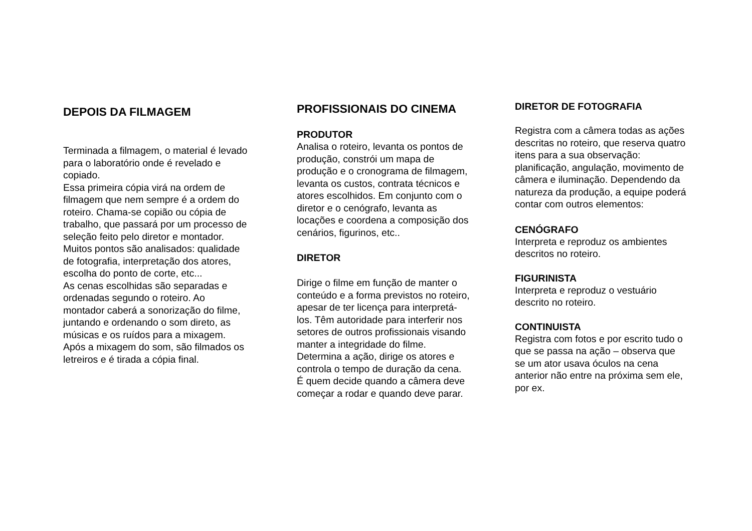DEPOIS DA FILMAGEM
Terminada a filmagem, o material é levado para o laboratório onde é revelado e copiado.
Essa primeira cópia virá na ordem de filmagem que nem sempre é a ordem do roteiro. Chama-se copião ou cópia de trabalho, que passará por um processo de seleção feito pelo diretor e montador.
Muitos pontos são analisados: qualidade de fotografia, interpretação dos atores, escolha do ponto de corte, etc...
As cenas escolhidas são separadas e ordenadas segundo o roteiro. Ao montador caberá a sonorização do filme, juntando e ordenando o som direto, as músicas e os ruídos para a mixagem.
Após a mixagem do som, são filmados os letreiros e é tirada a cópia final.
PROFISSIONAIS DO CINEMA
PRODUTOR
Analisa o roteiro, levanta os pontos de produção, constrói um mapa de produção e o cronograma de filmagem, levanta os custos, contrata técnicos e atores escolhidos. Em conjunto com o diretor e o cenógrafo, levanta as locações e coordena a composição dos cenários, figurinos, etc..
DIRETOR
Dirige o filme em função de manter o conteúdo e a forma previstos no roteiro, apesar de ter licença para interpretá-los. Têm autoridade para interferir nos setores de outros profissionais visando manter a integridade do filme. Determina a ação, dirige os atores e controla o tempo de duração da cena. É quem decide quando a câmera deve começar a rodar e quando deve parar.
DIRETOR DE FOTOGRAFIA
Registra com a câmera todas as ações descritas no roteiro, que reserva quatro itens para a sua observação: planificação, angulação, movimento de câmera e iluminação. Dependendo da natureza da produção, a equipe poderá contar com outros elementos:
CENÓGRAFO
Interpreta e reproduz os ambientes descritos no roteiro.
FIGURINISTA
Interpreta e reproduz o vestuário descrito no roteiro.
CONTINUISTA
Registra com fotos e por escrito tudo o que se passa na ação – observa que se um ator usava óculos na cena anterior não entre na próxima sem ele, por ex.